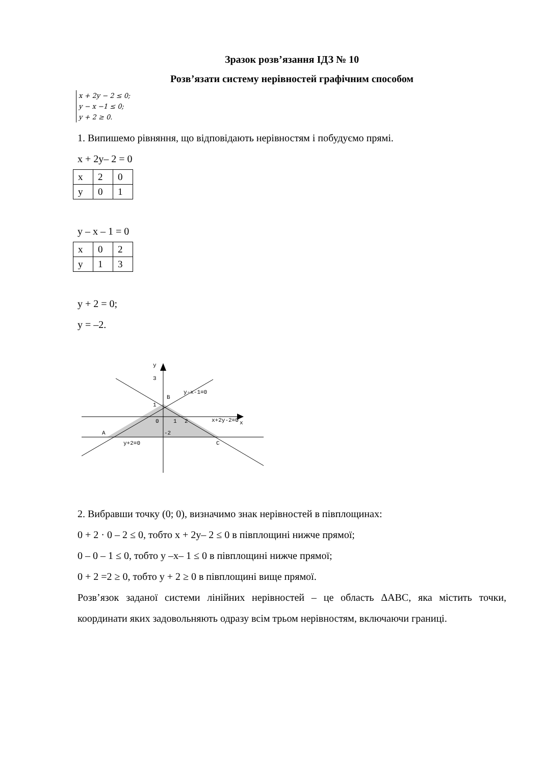Зразок розв’язання ІДЗ № 10
Розв’язати систему нерівностей графічним способом
x + 2y − 2 ≤ 0;
y − x −1 ≤ 0;
y + 2 ≥ 0.
1. Випишемо рівняння, що відповідають нерівностям і побудуємо прямі.
x + 2y– 2 = 0
| x | 2 | 0 |
| y | 0 | 1 |
y – x – 1 = 0
| x | 0 | 2 |
| y | 1 | 3 |
y + 2 = 0;
y = –2.
y
3
B
1
0
1
2
x
A
-2
y+2=0
C
y-x-1=0
x+2y-2=0
2. Вибравши точку (0; 0), визначимо знак нерівностей в півплощинах:
0 + 2 · 0 – 2 ≤ 0, тобто x + 2y– 2 ≤ 0 в півплощині нижче прямої;
0 – 0 – 1 ≤ 0, тобто y –x– 1 ≤ 0 в півплощині нижче прямої;
0 + 2 =2 ≥ 0, тобто y + 2 ≥ 0 в півплощині вище прямої.
Розв’язок заданої системи лінійних нерівностей – це область ΔABC, яка містить точки, координати яких задовольняють одразу всім трьом нерівностям, включаючи границі.